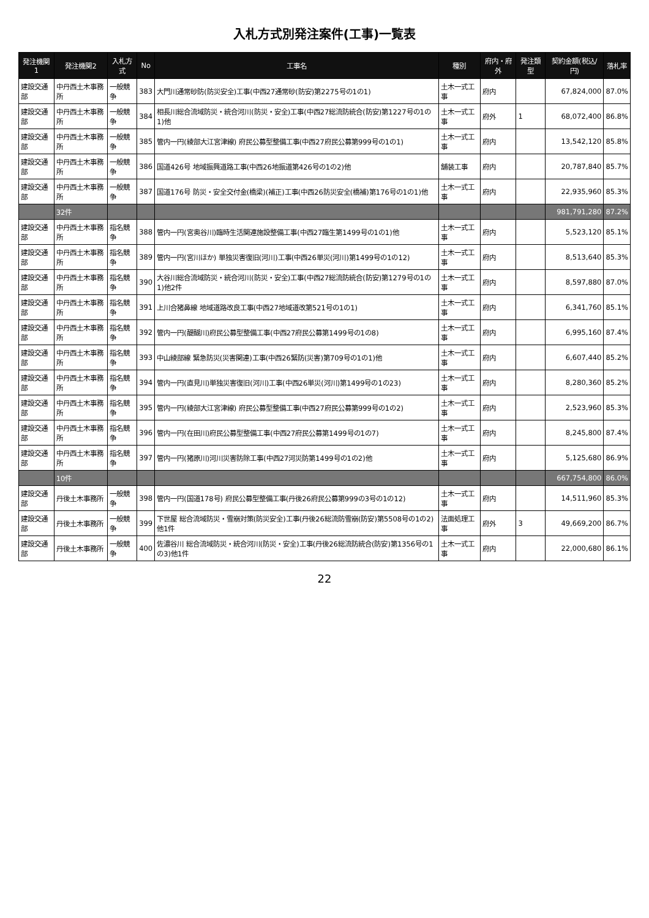入札方式別発注案件(工事)一覧表
| 発注機関1 | 発注機関2 | 入札方式 | No | 工事名 | 種別 | 府内・府外 | 発注類型 | 契約金額(税込/円) | 落札率 |
| --- | --- | --- | --- | --- | --- | --- | --- | --- | --- |
| 建設交通部 | 中丹西土木事務所 | 一般競争 | 383 | 大門川通常砂防(防災安全)工事(中西27通常砂(防安)第2275号の1の1) | 土木一式工事 | 府内 | | 67,824,000 | 87.0% |
| 建設交通部 | 中丹西土木事務所 | 一般競争 | 384 | 相長川総合流域防災・統合河川(防災・安全)工事(中西27総流防統合(防安)第1227号の1の1)他 | 土木一式工事 | 府外 | 1 | 68,072,400 | 86.8% |
| 建設交通部 | 中丹西土木事務所 | 一般競争 | 385 | 管内一円(綾部大江宮津線) 府民公募型整備工事(中西27府民公募第999号の1の1) | 土木一式工事 | 府内 | | 13,542,120 | 85.8% |
| 建設交通部 | 中丹西土木事務所 | 一般競争 | 386 | 国道426号 地域振興道路工事(中西26地振道第426号の1の2)他 | 舗装工事 | 府内 | | 20,787,840 | 85.7% |
| 建設交通部 | 中丹西土木事務所 | 一般競争 | 387 | 国道176号 防災・安全交付金(橋梁)(補正)工事(中西26防災安全(橋補)第176号の1の1)他 | 土木一式工事 | 府内 | | 22,935,960 | 85.3% |
| | 32件 | | | | | | | 981,791,280 | 87.2% |
| 建設交通部 | 中丹西土木事務所 | 指名競争 | 388 | 管内一円(宮奥谷川)臨時生活関連施設整備工事(中西27臨生第1499号の1の1)他 | 土木一式工事 | 府内 | | 5,523,120 | 85.1% |
| 建設交通部 | 中丹西土木事務所 | 指名競争 | 389 | 管内一円(宮川ほか) 単独災害復旧(河川)工事(中西26単災(河川)第1499号の1の12) | 土木一式工事 | 府内 | | 8,513,640 | 85.3% |
| 建設交通部 | 中丹西土木事務所 | 指名競争 | 390 | 大谷川総合流域防災・統合河川(防災・安全)工事(中西27総流防統合(防安)第1279号の1の1)他2件 | 土木一式工事 | 府内 | | 8,597,880 | 87.0% |
| 建設交通部 | 中丹西土木事務所 | 指名競争 | 391 | 上川合猪鼻線 地域道路改良工事(中西27地域道改第521号の1の1) | 土木一式工事 | 府内 | | 6,341,760 | 85.1% |
| 建設交通部 | 中丹西土木事務所 | 指名競争 | 392 | 管内一円(醍醐川)府民公募型整備工事(中西27府民公募第1499号の1の8) | 土木一式工事 | 府内 | | 6,995,160 | 87.4% |
| 建設交通部 | 中丹西土木事務所 | 指名競争 | 393 | 中山綾部線 緊急防災(災害関連)工事(中西26緊防(災害)第709号の1の1)他 | 土木一式工事 | 府内 | | 6,607,440 | 85.2% |
| 建設交通部 | 中丹西土木事務所 | 指名競争 | 394 | 管内一円(直見川)単独災害復旧(河川)工事(中西26単災(河川)第1499号の1の23) | 土木一式工事 | 府内 | | 8,280,360 | 85.2% |
| 建設交通部 | 中丹西土木事務所 | 指名競争 | 395 | 管内一円(綾部大江宮津線) 府民公募型整備工事(中西27府民公募第999号の1の2) | 土木一式工事 | 府内 | | 2,523,960 | 85.3% |
| 建設交通部 | 中丹西土木事務所 | 指名競争 | 396 | 管内一円(在田川)府民公募型整備工事(中西27府民公募第1499号の1の7) | 土木一式工事 | 府内 | | 8,245,800 | 87.4% |
| 建設交通部 | 中丹西土木事務所 | 指名競争 | 397 | 管内一円(猪原川)河川災害防除工事(中西27河災防第1499号の1の2)他 | 土木一式工事 | 府内 | | 5,125,680 | 86.9% |
| | 10件 | | | | | | | 667,754,800 | 86.0% |
| 建設交通部 | 丹後土木事務所 | 一般競争 | 398 | 管内一円(国道178号) 府民公募型整備工事(丹後26府民公募第999の3号の1の12) | 土木一式工事 | 府内 | | 14,511,960 | 85.3% |
| 建設交通部 | 丹後土木事務所 | 一般競争 | 399 | 下世屋 総合流域防災・雪崩対策(防災安全)工事(丹後26総流防雪崩(防安)第5508号の1の2)他1件 | 法面処理工事 | 府外 | 3 | 49,669,200 | 86.7% |
| 建設交通部 | 丹後土木事務所 | 一般競争 | 400 | 佐濃谷川 総合流域防災・統合河川(防災・安全)工事(丹後26総流防統合(防安)第1356号の1の3)他1件 | 土木一式工事 | 府内 | | 22,000,680 | 86.1% |
22